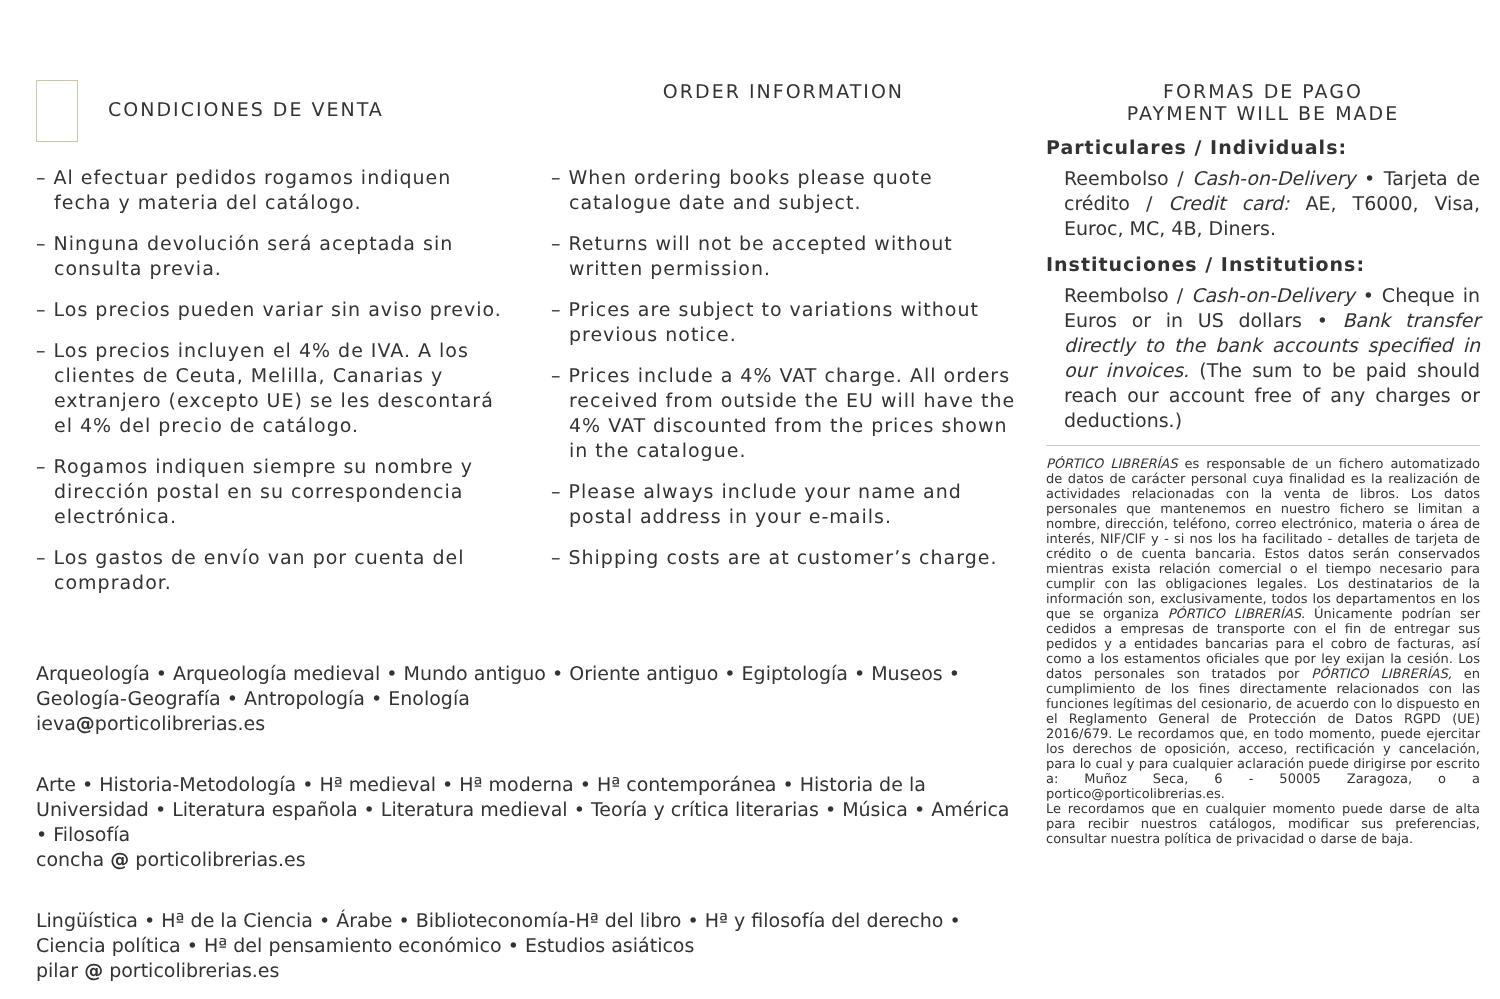CONDICIONES DE VENTA
– Al efectuar pedidos rogamos indiquen fecha y materia del catálogo.
– Ninguna devolución será aceptada sin consulta previa.
– Los precios pueden variar sin aviso previo.
– Los precios incluyen el 4% de IVA. A los clientes de Ceuta, Melilla, Canarias y extranjero (excepto UE) se les descontará el 4% del precio de catálogo.
– Rogamos indiquen siempre su nombre y dirección postal en su correspondencia electrónica.
– Los gastos de envío van por cuenta del comprador.
ORDER INFORMATION
– When ordering books please quote catalogue date and subject.
– Returns will not be accepted without written permission.
– Prices are subject to variations without previous notice.
– Prices include a 4% VAT charge. All orders received from outside the EU will have the 4% VAT discounted from the prices shown in the catalogue.
– Please always include your name and postal address in your e-mails.
– Shipping costs are at customer’s charge.
Arqueología • Arqueología medieval • Mundo antiguo • Oriente antiguo • Egiptología • Museos • Geología-Geografía • Antropología • Enología
ieva@porticolibrerias.es
Arte • Historia-Metodología • Hª medieval • Hª moderna • Hª contemporánea • Historia de la Universidad • Literatura española • Literatura medieval • Teoría y crítica literarias • Música • América • Filosofía
concha @ porticolibrerias.es
Lingüística • Hª de la Ciencia • Árabe • Biblioteconomía-Hª del libro • Hª y filosofía del derecho • Ciencia política • Hª del pensamiento económico • Estudios asiáticos
pilar @ porticolibrerias.es
FORMAS DE PAGO
PAYMENT WILL BE MADE
Particulares / Individuals:
Reembolso / Cash-on-Delivery • Tarjeta de crédito / Credit card: AE, T6000, Visa, Euroc, MC, 4B, Diners.
Instituciones / Institutions:
Reembolso / Cash-on-Delivery • Cheque in Euros or in US dollars • Bank transfer directly to the bank accounts specified in our invoices. (The sum to be paid should reach our account free of any charges or deductions.)
PÓRTICO LIBRERÍAS es responsable de un fichero automatizado de datos de carácter personal cuya finalidad es la realización de actividades relacionadas con la venta de libros. Los datos personales que mantenemos en nuestro fichero se limitan a nombre, dirección, teléfono, correo electrónico, materia o área de interés, NIF/CIF y - si nos los ha facilitado - detalles de tarjeta de crédito o de cuenta bancaria. Estos datos serán conservados mientras exista relación comercial o el tiempo necesario para cumplir con las obligaciones legales. Los destinatarios de la información son, exclusivamente, todos los departamentos en los que se organiza PÓRTICO LIBRERÍAS. Únicamente podrían ser cedidos a empresas de transporte con el fin de entregar sus pedidos y a entidades bancarias para el cobro de facturas, así como a los estamentos oficiales que por ley exijan la cesión. Los datos personales son tratados por PÓRTICO LIBRERÍAS, en cumplimiento de los fines directamente relacionados con las funciones legítimas del cesionario, de acuerdo con lo dispuesto en el Reglamento General de Protección de Datos RGPD (UE) 2016/679. Le recordamos que, en todo momento, puede ejercitar los derechos de oposición, acceso, rectificación y cancelación, para lo cual y para cualquier aclaración puede dirigirse por escrito a: Muñoz Seca, 6 - 50005 Zaragoza, o a portico@porticolibrerias.es.
Le recordamos que en cualquier momento puede darse de alta para recibir nuestros catálogos, modificar sus preferencias, consultar nuestra política de privacidad o darse de baja.